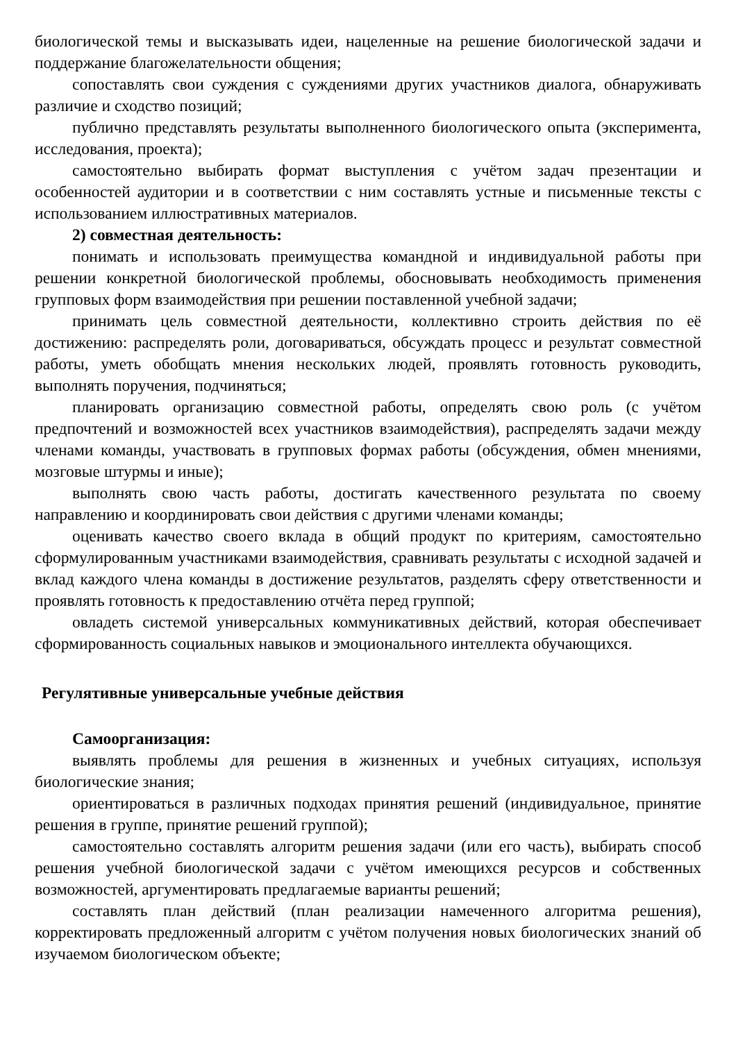биологической темы и высказывать идеи, нацеленные на решение биологической задачи и поддержание благожелательности общения;
сопоставлять свои суждения с суждениями других участников диалога, обнаруживать различие и сходство позиций;
публично представлять результаты выполненного биологического опыта (эксперимента, исследования, проекта);
самостоятельно выбирать формат выступления с учётом задач презентации и особенностей аудитории и в соответствии с ним составлять устные и письменные тексты с использованием иллюстративных материалов.
2) совместная деятельность:
понимать и использовать преимущества командной и индивидуальной работы при решении конкретной биологической проблемы, обосновывать необходимость применения групповых форм взаимодействия при решении поставленной учебной задачи;
принимать цель совместной деятельности, коллективно строить действия по её достижению: распределять роли, договариваться, обсуждать процесс и результат совместной работы, уметь обобщать мнения нескольких людей, проявлять готовность руководить, выполнять поручения, подчиняться;
планировать организацию совместной работы, определять свою роль (с учётом предпочтений и возможностей всех участников взаимодействия), распределять задачи между членами команды, участвовать в групповых формах работы (обсуждения, обмен мнениями, мозговые штурмы и иные);
выполнять свою часть работы, достигать качественного результата по своему направлению и координировать свои действия с другими членами команды;
оценивать качество своего вклада в общий продукт по критериям, самостоятельно сформулированным участниками взаимодействия, сравнивать результаты с исходной задачей и вклад каждого члена команды в достижение результатов, разделять сферу ответственности и проявлять готовность к предоставлению отчёта перед группой;
овладеть системой универсальных коммуникативных действий, которая обеспечивает сформированность социальных навыков и эмоционального интеллекта обучающихся.
Регулятивные универсальные учебные действия
Самоорганизация:
выявлять проблемы для решения в жизненных и учебных ситуациях, используя биологические знания;
ориентироваться в различных подходах принятия решений (индивидуальное, принятие решения в группе, принятие решений группой);
самостоятельно составлять алгоритм решения задачи (или его часть), выбирать способ решения учебной биологической задачи с учётом имеющихся ресурсов и собственных возможностей, аргументировать предлагаемые варианты решений;
составлять план действий (план реализации намеченного алгоритма решения), корректировать предложенный алгоритм с учётом получения новых биологических знаний об изучаемом биологическом объекте;